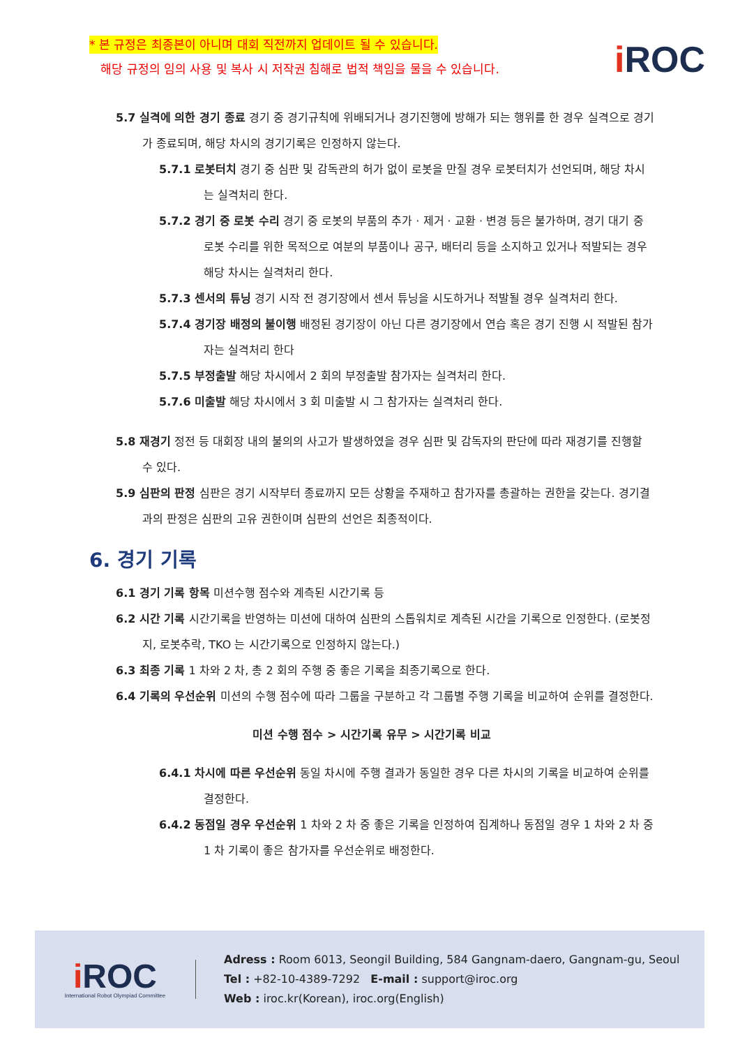* 본 규정은 최종본이 아니며 대회 직전까지 업데이트 될 수 있습니다.
해당 규정의 임의 사용 및 복사 시 저작권 침해로 법적 책임을 물을 수 있습니다.
i ROC
5.7 실격에 의한 경기 종료 경기 중 경기규칙에 위배되거나 경기진행에 방해가 되는 행위를 한 경우 실격으로 경기가 종료되며, 해당 차시의 경기기록은 인정하지 않는다.
5.7.1 로봇터치 경기 중 심판 및 감독관의 허가 없이 로봇을 만질 경우 로봇터치가 선언되며, 해당 차시는 실격처리 한다.
5.7.2 경기 중 로봇 수리 경기 중 로봇의 부품의 추가 · 제거 · 교환 · 변경 등은 불가하며, 경기 대기 중 로봇 수리를 위한 목적으로 여분의 부품이나 공구, 배터리 등을 소지하고 있거나 적발되는 경우 해당 차시는 실격처리 한다.
5.7.3 센서의 튜닝 경기 시작 전 경기장에서 센서 튜닝을 시도하거나 적발될 경우 실격처리 한다.
5.7.4 경기장 배정의 불이행 배정된 경기장이 아닌 다른 경기장에서 연습 혹은 경기 진행 시 적발된 참가자는 실격처리 한다
5.7.5 부정출발 해당 차시에서 2 회의 부정출발 참가자는 실격처리 한다.
5.7.6 미출발 해당 차시에서 3 회 미출발 시 그 참가자는 실격처리 한다.
5.8 재경기 정전 등 대회장 내의 불의의 사고가 발생하였을 경우 심판 및 감독자의 판단에 따라 재경기를 진행할 수 있다.
5.9 심판의 판정 심판은 경기 시작부터 종료까지 모든 상황을 주재하고 참가자를 총괄하는 권한을 갖는다. 경기결과의 판정은 심판의 고유 권한이며 심판의 선언은 최종적이다.
6. 경기 기록
6.1 경기 기록 항목 미션수행 점수와 계측된 시간기록 등
6.2 시간 기록 시간기록을 반영하는 미션에 대하여 심판의 스톱워치로 계측된 시간을 기록으로 인정한다. (로봇정지, 로봇추락, TKO 는 시간기록으로 인정하지 않는다.)
6.3 최종 기록 1 차와 2 차, 총 2 회의 주행 중 좋은 기록을 최종기록으로 한다.
6.4 기록의 우선순위 미션의 수행 점수에 따라 그룹을 구분하고 각 그룹별 주행 기록을 비교하여 순위를 결정한다.
미션 수행 점수 > 시간기록 유무 > 시간기록 비교
6.4.1 차시에 따른 우선순위 동일 차시에 주행 결과가 동일한 경우 다른 차시의 기록을 비교하여 순위를 결정한다.
6.4.2 동점일 경우 우선순위 1 차와 2 차 중 좋은 기록을 인정하여 집계하나 동점일 경우 1 차와 2 차 중 1 차 기록이 좋은 참가자를 우선순위로 배정한다.
i ROC
International Robot Olympiad Committee
Adress : Room 6013, Seongil Building, 584 Gangnam-daero, Gangnam-gu, Seoul
Tel : +82-10-4389-7292 E-mail : support@iroc.org
Web : iroc.kr(Korean), iroc.org(English)